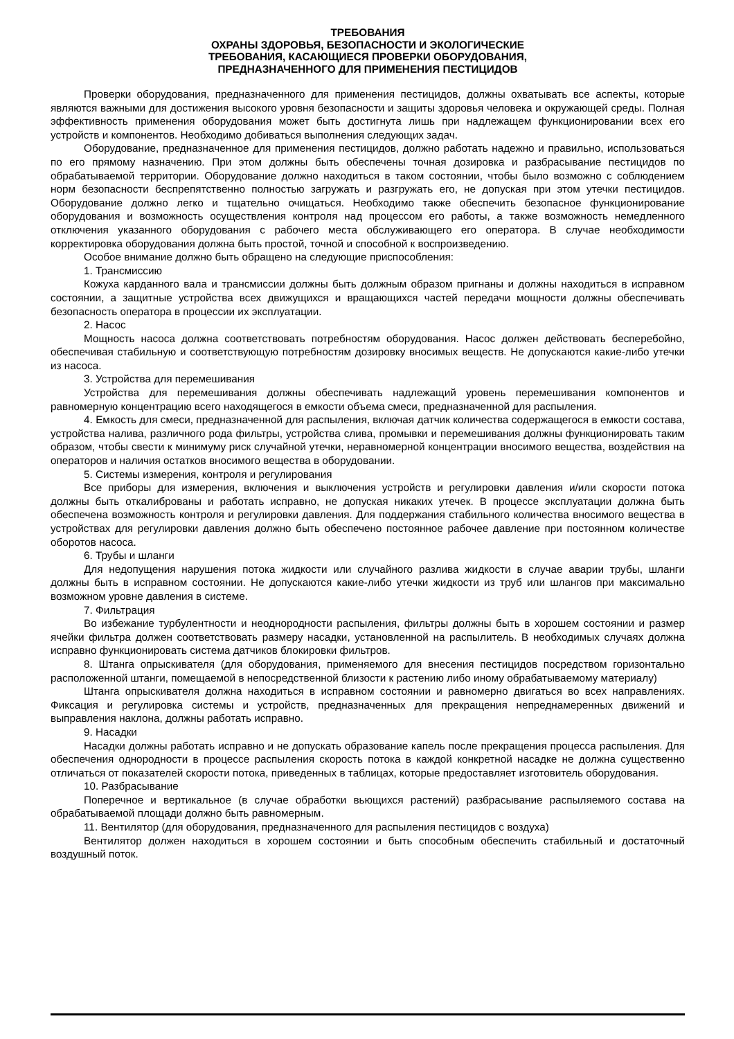ТРЕБОВАНИЯ
ОХРАНЫ ЗДОРОВЬЯ, БЕЗОПАСНОСТИ И ЭКОЛОГИЧЕСКИЕ
ТРЕБОВАНИЯ, КАСАЮЩИЕСЯ ПРОВЕРКИ ОБОРУДОВАНИЯ,
ПРЕДНАЗНАЧЕННОГО ДЛЯ ПРИМЕНЕНИЯ ПЕСТИЦИДОВ
Проверки оборудования, предназначенного для применения пестицидов, должны охватывать все аспекты, которые являются важными для достижения высокого уровня безопасности и защиты здоровья человека и окружающей среды. Полная эффективность применения оборудования может быть достигнута лишь при надлежащем функционировании всех его устройств и компонентов. Необходимо добиваться выполнения следующих задач.
Оборудование, предназначенное для применения пестицидов, должно работать надежно и правильно, использоваться по его прямому назначению. При этом должны быть обеспечены точная дозировка и разбрасывание пестицидов по обрабатываемой территории. Оборудование должно находиться в таком состоянии, чтобы было возможно с соблюдением норм безопасности беспрепятственно полностью загружать и разгружать его, не допуская при этом утечки пестицидов. Оборудование должно легко и тщательно очищаться. Необходимо также обеспечить безопасное функционирование оборудования и возможность осуществления контроля над процессом его работы, а также возможность немедленного отключения указанного оборудования с рабочего места обслуживающего его оператора. В случае необходимости корректировка оборудования должна быть простой, точной и способной к воспроизведению.
Особое внимание должно быть обращено на следующие приспособления:
1. Трансмиссию
Кожуха карданного вала и трансмиссии должны быть должным образом пригнаны и должны находиться в исправном состоянии, а защитные устройства всех движущихся и вращающихся частей передачи мощности должны обеспечивать безопасность оператора в процессии их эксплуатации.
2. Насос
Мощность насоса должна соответствовать потребностям оборудования. Насос должен действовать бесперебойно, обеспечивая стабильную и соответствующую потребностям дозировку вносимых веществ. Не допускаются какие-либо утечки из насоса.
3. Устройства для перемешивания
Устройства для перемешивания должны обеспечивать надлежащий уровень перемешивания компонентов и равномерную концентрацию всего находящегося в емкости объема смеси, предназначенной для распыления.
4. Емкость для смеси, предназначенной для распыления, включая датчик количества содержащегося в емкости состава, устройства налива, различного рода фильтры, устройства слива, промывки и перемешивания должны функционировать таким образом, чтобы свести к минимуму риск случайной утечки, неравномерной концентрации вносимого вещества, воздействия на операторов и наличия остатков вносимого вещества в оборудовании.
5. Системы измерения, контроля и регулирования
Все приборы для измерения, включения и выключения устройств и регулировки давления и/или скорости потока должны быть откалиброваны и работать исправно, не допуская никаких утечек. В процессе эксплуатации должна быть обеспечена возможность контроля и регулировки давления. Для поддержания стабильного количества вносимого вещества в устройствах для регулировки давления должно быть обеспечено постоянное рабочее давление при постоянном количестве оборотов насоса.
6. Трубы и шланги
Для недопущения нарушения потока жидкости или случайного разлива жидкости в случае аварии трубы, шланги должны быть в исправном состоянии. Не допускаются какие-либо утечки жидкости из труб или шлангов при максимально возможном уровне давления в системе.
7. Фильтрация
Во избежание турбулентности и неоднородности распыления, фильтры должны быть в хорошем состоянии и размер ячейки фильтра должен соответствовать размеру насадки, установленной на распылитель. В необходимых случаях должна исправно функционировать система датчиков блокировки фильтров.
8. Штанга опрыскивателя (для оборудования, применяемого для внесения пестицидов посредством горизонтально расположенной штанги, помещаемой в непосредственной близости к растению либо иному обрабатываемому материалу)
Штанга опрыскивателя должна находиться в исправном состоянии и равномерно двигаться во всех направлениях. Фиксация и регулировка системы и устройств, предназначенных для прекращения непреднамеренных движений и выправления наклона, должны работать исправно.
9. Насадки
Насадки должны работать исправно и не допускать образование капель после прекращения процесса распыления. Для обеспечения однородности в процессе распыления скорость потока в каждой конкретной насадке не должна существенно отличаться от показателей скорости потока, приведенных в таблицах, которые предоставляет изготовитель оборудования.
10. Разбрасывание
Поперечное и вертикальное (в случае обработки вьющихся растений) разбрасывание распыляемого состава на обрабатываемой площади должно быть равномерным.
11. Вентилятор (для оборудования, предназначенного для распыления пестицидов с воздуха)
Вентилятор должен находиться в хорошем состоянии и быть способным обеспечить стабильный и достаточный воздушный поток.